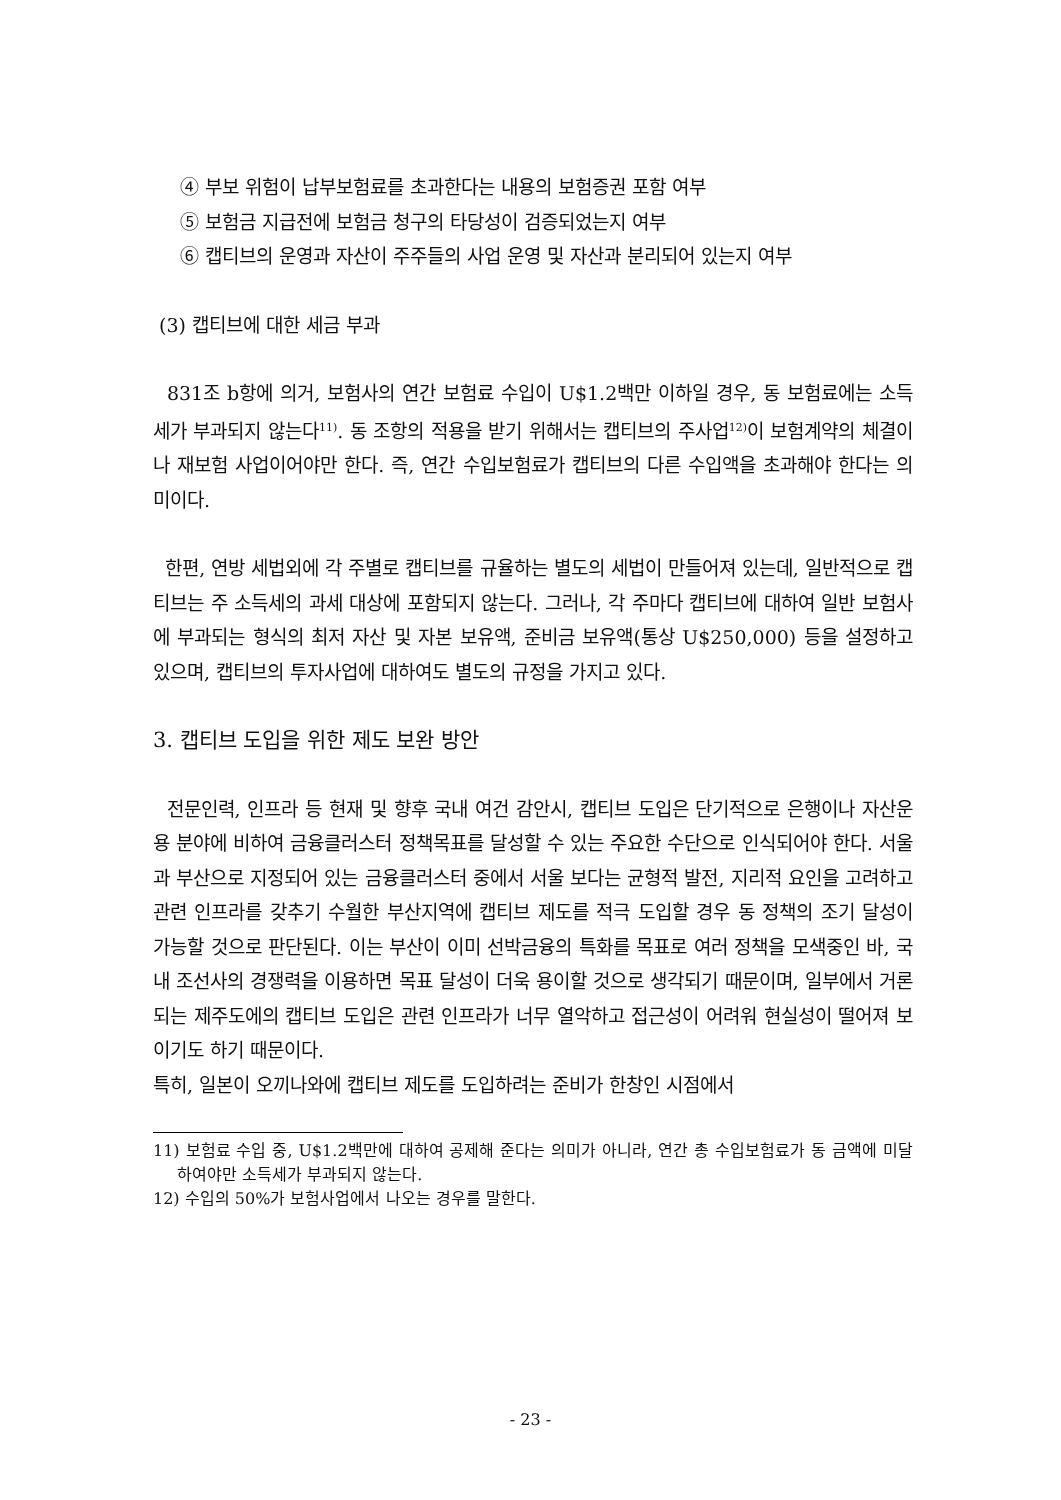④ 부보 위험이 납부보험료를 초과한다는 내용의 보험증권 포함 여부
⑤ 보험금 지급전에 보험금 청구의 타당성이 검증되었는지 여부
⑥ 캡티브의 운영과 자산이 주주들의 사업 운영 및 자산과 분리되어 있는지 여부
(3) 캡티브에 대한 세금 부과
831조 b항에 의거, 보험사의 연간 보험료 수입이 U$1.2백만 이하일 경우, 동 보험료에는 소득세가 부과되지 않는다<sup>11)</sup>. 동 조항의 적용을 받기 위해서는 캡티브의 주사업<sup>12)</sup>이 보험계약의 체결이나 재보험 사업이어야만 한다. 즉, 연간 수입보험료가 캡티브의 다른 수입액을 초과해야 한다는 의미이다.
한편, 연방 세법외에 각 주별로 캡티브를 규율하는 별도의 세법이 만들어져 있는데, 일반적으로 캡티브는 주 소득세의 과세 대상에 포함되지 않는다. 그러나, 각 주마다 캡티브에 대하여 일반 보험사에 부과되는 형식의 최저 자산 및 자본 보유액, 준비금 보유액(통상 U$250,000) 등을 설정하고 있으며, 캡티브의 투자사업에 대하여도 별도의 규정을 가지고 있다.
3. 캡티브 도입을 위한 제도 보완 방안
전문인력, 인프라 등 현재 및 향후 국내 여건 감안시, 캡티브 도입은 단기적으로 은행이나 자산운용 분야에 비하여 금융클러스터 정책목표를 달성할 수 있는 주요한 수단으로 인식되어야 한다. 서울과 부산으로 지정되어 있는 금융클러스터 중에서 서울 보다는 균형적 발전, 지리적 요인을 고려하고 관련 인프라를 갖추기 수월한 부산지역에 캡티브 제도를 적극 도입할 경우 동 정책의 조기 달성이 가능할 것으로 판단된다. 이는 부산이 이미 선박금융의 특화를 목표로 여러 정책을 모색중인 바, 국내 조선사의 경쟁력을 이용하면 목표 달성이 더욱 용이할 것으로 생각되기 때문이며, 일부에서 거론되는 제주도에의 캡티브 도입은 관련 인프라가 너무 열악하고 접근성이 어려워 현실성이 떨어져 보이기도 하기 때문이다.
특히, 일본이 오끼나와에 캡티브 제도를 도입하려는 준비가 한창인 시점에서
11) 보험료 수입 중, U$1.2백만에 대하여 공제해 준다는 의미가 아니라, 연간 총 수입보험료가 동 금액에 미달하여야만 소득세가 부과되지 않는다.
12) 수입의 50%가 보험사업에서 나오는 경우를 말한다.
- 23 -